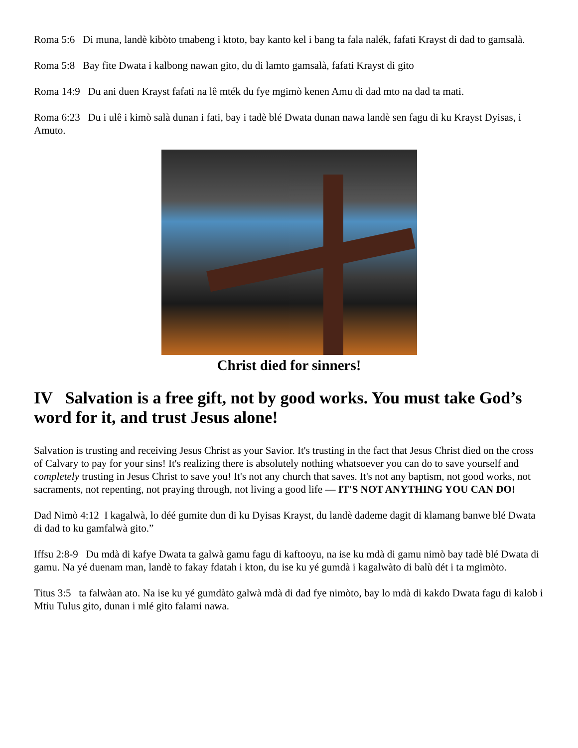Roma 5:6 Di muna, landè kibòto tmabeng i ktoto, bay kanto kel i bang ta fala nalék, fafati Krayst di dad to gamsalà.
Roma 5:8 Bay fite Dwata i kalbong nawan gito, du di lamto gamsalà, fafati Krayst di gito
Roma 14:9 Du ani duen Krayst fafati na lê mték du fye mgimò kenen Amu di dad mto na dad ta mati.
Roma 6:23 Du i ulê i kimò salà dunan i fati, bay i tadè blé Dwata dunan nawa landè sen fagu di ku Krayst Dyisas, i Amuto.
Christ died for sinners!
IV Salvation is a free gift, not by good works. You must take God’s word for it, and trust Jesus alone!
Salvation is trusting and receiving Jesus Christ as your Savior. It's trusting in the fact that Jesus Christ died on the cross of Calvary to pay for your sins! It's realizing there is absolutely nothing whatsoever you can do to save yourself and completely trusting in Jesus Christ to save you! It's not any church that saves. It's not any baptism, not good works, not sacraments, not repenting, not praying through, not living a good life — IT'S NOT ANYTHING YOU CAN DO!
Dad Nimò 4:12 I kagalwà, lo déé gumite dun di ku Dyisas Krayst, du landè dademe dagit di klamang banwe blé Dwata di dad to ku gamfalwà gito.”
Iffsu 2:8-9 Du mdà di kafye Dwata ta galwà gamu fagu di kaftooyu, na ise ku mdà di gamu nimò bay tadè blé Dwata di gamu. Na yé duenam man, landè to fakay fdatah i kton, du ise ku yé gumdà i kagalwàto di balù dét i ta mgimòto.
Titus 3:5 ta falwàan ato. Na ise ku yé gumdàto galwà mdà di dad fye nimòto, bay lo mdà di kakdo Dwata fagu di kalob i Mtiu Tulus gito, dunan i mlé gito falami nawa.